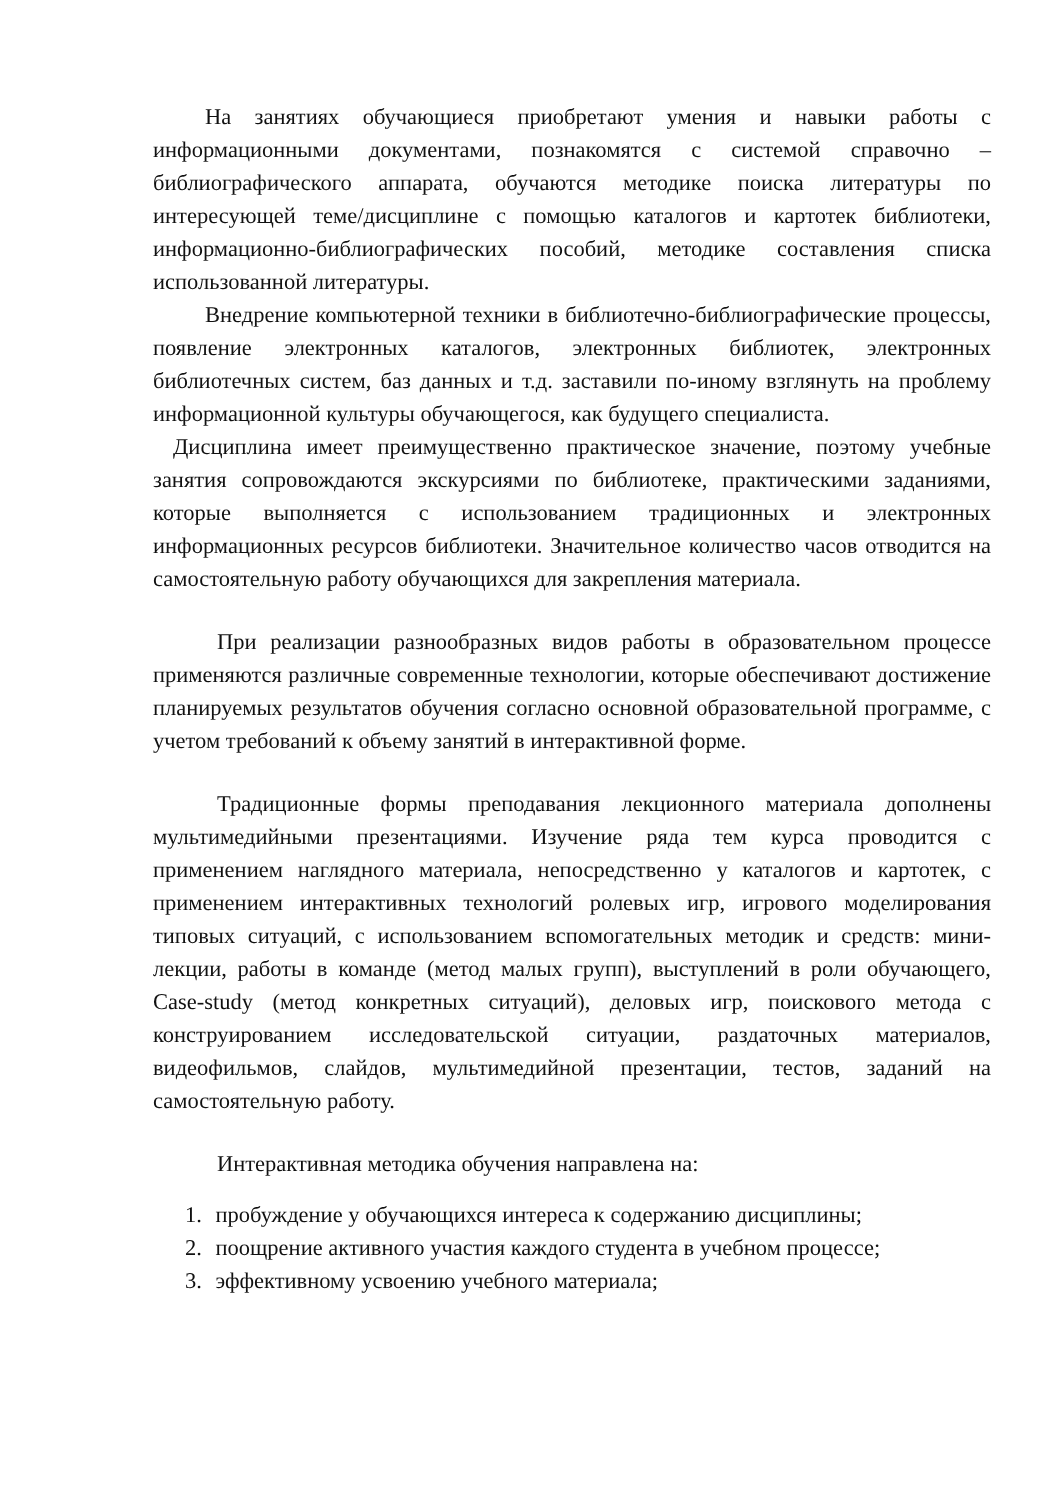На занятиях обучающиеся приобретают умения и навыки работы с информационными документами, познакомятся с системой справочно – библиографического аппарата, обучаются методике поиска литературы по интересующей теме/дисциплине с помощью каталогов и картотек библиотеки, информационно-библиографических пособий, методике составления списка использованной литературы.
Внедрение компьютерной техники в библиотечно-библиографические процессы, появление электронных каталогов, электронных библиотек, электронных библиотечных систем, баз данных и т.д. заставили по-иному взглянуть на проблему информационной культуры обучающегося, как будущего специалиста.
Дисциплина имеет преимущественно практическое значение, поэтому учебные занятия сопровождаются экскурсиями по библиотеке, практическими заданиями, которые выполняется с использованием традиционных и электронных информационных ресурсов библиотеки. Значительное количество часов отводится на самостоятельную работу обучающихся для закрепления материала.
При реализации разнообразных видов работы в образовательном процессе применяются различные современные технологии, которые обеспечивают достижение планируемых результатов обучения согласно основной образовательной программе, с учетом требований к объему занятий в интерактивной форме.
Традиционные формы преподавания лекционного материала дополнены мультимедийными презентациями. Изучение ряда тем курса проводится с применением наглядного материала, непосредственно у каталогов и картотек, с применением интерактивных технологий ролевых игр, игрового моделирования типовых ситуаций, с использованием вспомогательных методик и средств: мини-лекции, работы в команде (метод малых групп), выступлений в роли обучающего, Case-study (метод конкретных ситуаций), деловых игр, поискового метода с конструированием исследовательской ситуации, раздаточных материалов, видеофильмов, слайдов, мультимедийной презентации, тестов, заданий на самостоятельную работу.
Интерактивная методика обучения направлена на:
1. пробуждение у обучающихся интереса к содержанию дисциплины;
2. поощрение активного участия каждого студента в учебном процессе;
3. эффективному усвоению учебного материала;